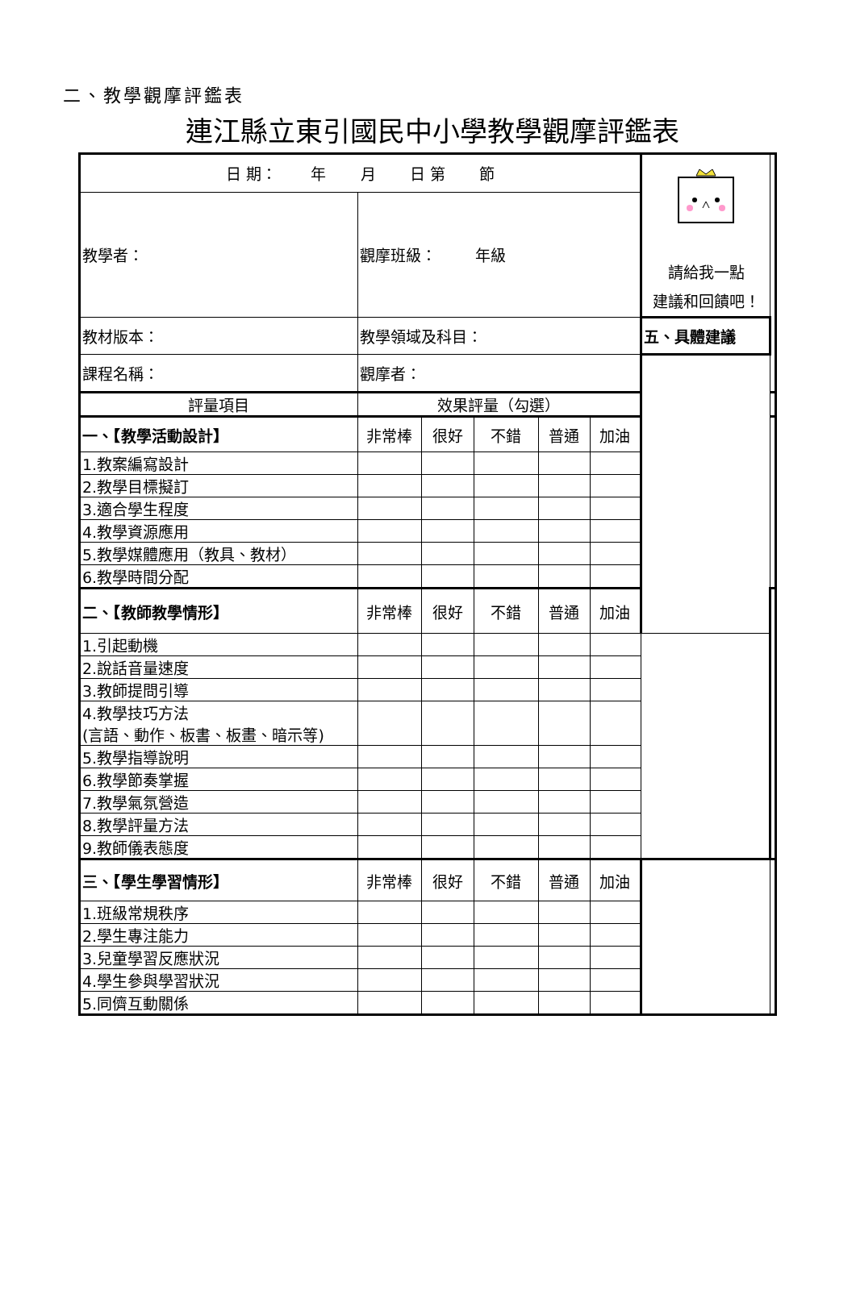二、教學觀摩評鑑表
連江縣立東引國民中小學教學觀摩評鑑表
| 日 期： 年 月 日 第 節 | | | | | | 請給我一點 建議和回饋吧！ | |
| 教學者： | 觀摩班級： 年級 | | | | | | |
| 教材版本： | 教學領域及科目： | | | | | 五、具體建議 | |
| 課程名稱： | 觀摩者： | | | | | | |
| 評量項目 | 效果評量（勾選） | | | | | | |
| 一、【教學活動設計】 | 非常棒 | 很好 | 不錯 | 普通 | 加油 | | |
| 1.教案編寫設計 | | | | | | | |
| 2.教學目標擬訂 | | | | | | | |
| 3.適合學生程度 | | | | | | | |
| 4.教學資源應用 | | | | | | | |
| 5.教學媒體應用（教具、教材） | | | | | | | |
| 6.教學時間分配 | | | | | | | |
| 二、【教師教學情形】 | 非常棒 | 很好 | 不錯 | 普通 | 加油 | | |
| 1.引起動機 | | | | | | | |
| 2.說話音量速度 | | | | | | | |
| 3.教師提問引導 | | | | | | | |
| 4.教學技巧方法 (言語、動作、板書、板畫、暗示等) | | | | | | | |
| 5.教學指導說明 | | | | | | | |
| 6.教學節奏掌握 | | | | | | | |
| 7.教學氣氛營造 | | | | | | | |
| 8.教學評量方法 | | | | | | | |
| 9.教師儀表態度 | | | | | | | |
| 三、【學生學習情形】 | 非常棒 | 很好 | 不錯 | 普通 | 加油 | | |
| 1.班級常規秩序 | | | | | | | |
| 2.學生專注能力 | | | | | | | |
| 3.兒童學習反應狀況 | | | | | | | |
| 4.學生參與學習狀況 | | | | | | | |
| 5.同儕互動關係 | | | | | | | |